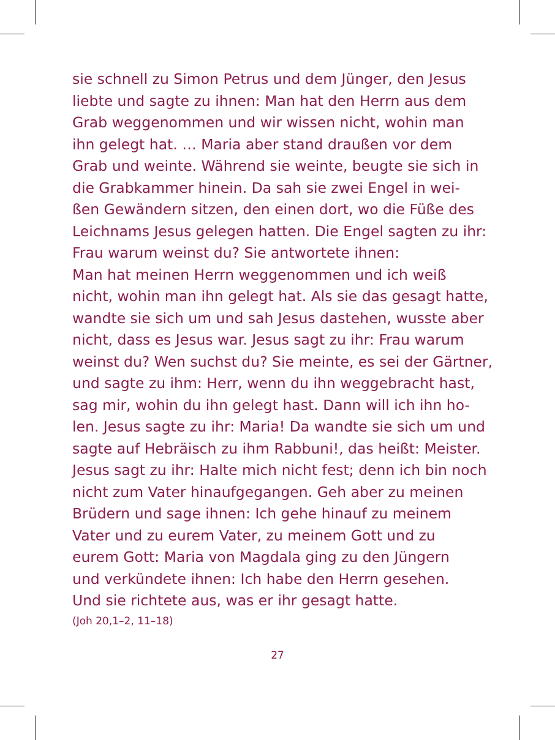sie schnell zu Simon Petrus und dem Jünger, den Jesus
liebte und sagte zu ihnen: Man hat den Herrn aus dem
Grab weggenommen und wir wissen nicht, wohin man
ihn gelegt hat. … Maria aber stand draußen vor dem
Grab und weinte. Während sie weinte, beugte sie sich in
die Grabkammer hinein. Da sah sie zwei Engel in wei-
ßen Gewändern sitzen, den einen dort, wo die Füße des
Leichnams Jesus gelegen hatten. Die Engel sagten zu ihr:
Frau warum weinst du? Sie antwortete ihnen:
Man hat meinen Herrn weggenommen und ich weiß
nicht, wohin man ihn gelegt hat. Als sie das gesagt hatte,
wandte sie sich um und sah Jesus dastehen, wusste aber
nicht, dass es Jesus war. Jesus sagt zu ihr: Frau warum
weinst du? Wen suchst du? Sie meinte, es sei der Gärtner,
und sagte zu ihm: Herr, wenn du ihn weggebracht hast,
sag mir, wohin du ihn gelegt hast. Dann will ich ihn ho-
len. Jesus sagte zu ihr: Maria! Da wandte sie sich um und
sagte auf Hebräisch zu ihm Rabbuni!, das heißt: Meister.
Jesus sagt zu ihr: Halte mich nicht fest; denn ich bin noch
nicht zum Vater hinaufgegangen. Geh aber zu meinen
Brüdern und sage ihnen: Ich gehe hinauf zu meinem
Vater und zu eurem Vater, zu meinem Gott und zu
eurem Gott: Maria von Magdala ging zu den Jüngern
und verkündete ihnen: Ich habe den Herrn gesehen.
Und sie richtete aus, was er ihr gesagt hatte.
(Joh 20,1–2, 11–18)
27